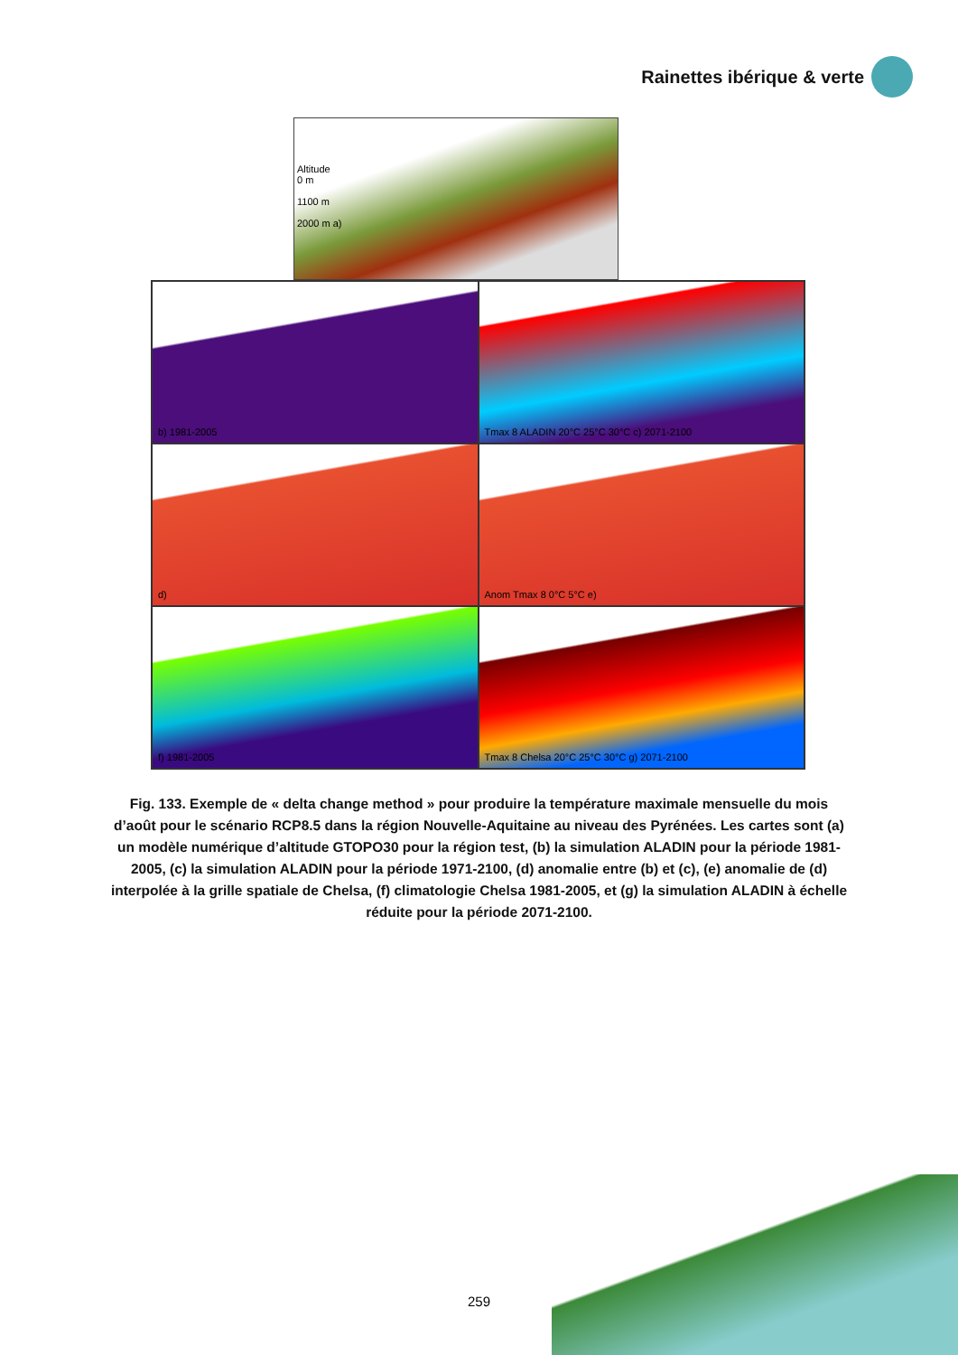Rainettes ibérique & verte
Altitude
0 m
1100 m
2000 m a)
b) 1981-2005
Tmax 8 ALADIN 20°C 25°C 30°C c) 2071-2100
d)
Anom Tmax 8 0°C 5°C e)
f) 1981-2005
Tmax 8 Chelsa 20°C 25°C 30°C g) 2071-2100
Fig. 133. Exemple de « delta change method » pour produire la température maximale mensuelle du mois d’août pour le scénario RCP8.5 dans la région Nouvelle-Aquitaine au niveau des Pyrénées. Les cartes sont (a) un modèle numérique d’altitude GTOPO30 pour la région test, (b) la simulation ALADIN pour la période 1981-2005, (c) la simulation ALADIN pour la période 1971-2100, (d) anomalie entre (b) et (c), (e) anomalie de (d) interpolée à la grille spatiale de Chelsa, (f) climatologie Chelsa 1981-2005, et (g) la simulation ALADIN à échelle réduite pour la période 2071-2100.
259